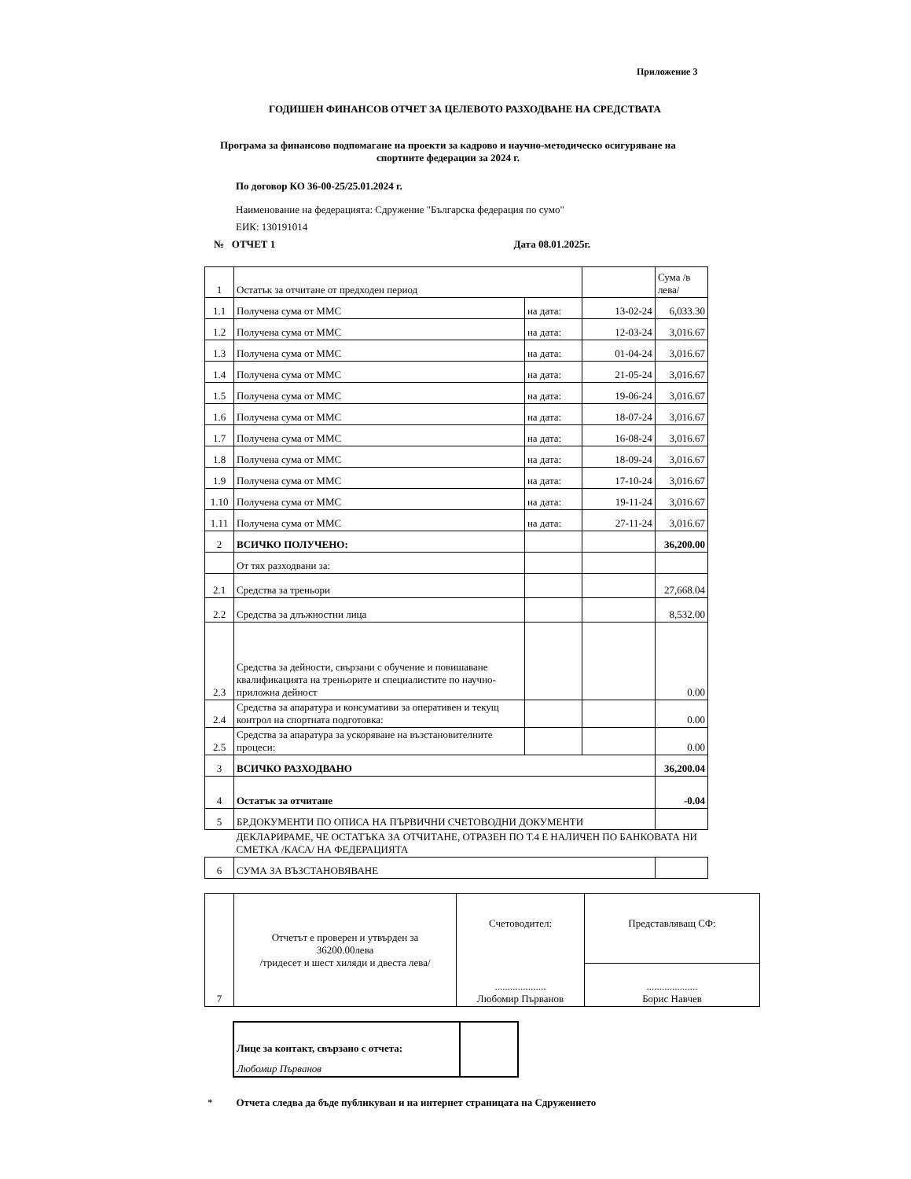Приложение 3
ГОДИШЕН ФИНАНСОВ ОТЧЕТ ЗА ЦЕЛЕВОТО РАЗХОДВАНЕ НА СРЕДСТВАТА
Програма за финансово подпомагане на проекти за кадрово и научно-методическо осигуряване на спортните федерации за 2024 г.
По договор КО 36-00-25/25.01.2024 г.
Наименование на федерацията: Сдружение "Българска федерация по сумо"
ЕИК: 130191014
№ ОТЧЕТ 1 Дата 08.01.2025г.
| 1 | Остатък за отчитане от предходен период | | | Сума /в лева/ |
| 1.1 | Получена сума от ММС | на дата: | 13-02-24 | 6,033.30 |
| 1.2 | Получена сума от ММС | на дата: | 12-03-24 | 3,016.67 |
| 1.3 | Получена сума от ММС | на дата: | 01-04-24 | 3,016.67 |
| 1.4 | Получена сума от ММС | на дата: | 21-05-24 | 3,016.67 |
| 1.5 | Получена сума от ММС | на дата: | 19-06-24 | 3,016.67 |
| 1.6 | Получена сума от ММС | на дата: | 18-07-24 | 3,016.67 |
| 1.7 | Получена сума от ММС | на дата: | 16-08-24 | 3,016.67 |
| 1.8 | Получена сума от ММС | на дата: | 18-09-24 | 3,016.67 |
| 1.9 | Получена сума от ММС | на дата: | 17-10-24 | 3,016.67 |
| 1.10 | Получена сума от ММС | на дата: | 19-11-24 | 3,016.67 |
| 1.11 | Получена сума от ММС | на дата: | 27-11-24 | 3,016.67 |
| 2 | ВСИЧКО ПОЛУЧЕНО: | | | 36,200.00 |
| | От тях разходвани за: | | | |
| 2.1 | Средства за треньори | | | 27,668.04 |
| 2.2 | Средства за длъжностни лица | | | 8,532.00 |
| 2.3 | Средства за дейности, свързани с обучение и повишаване квалификацията на треньорите и специалистите по научно-приложна дейност | | | 0.00 |
| 2.4 | Средства за апаратура и консумативи за оперативен и текущ контрол на спортната подготовка: | | | 0.00 |
| 2.5 | Средства за апаратура за ускоряване на възстановителните процеси: | | | 0.00 |
| 3 | ВСИЧКО РАЗХОДВАНО | | | 36,200.04 |
| 4 | Остатък за отчитане | | | -0.04 |
| 5 | БР.ДОКУМЕНТИ ПО ОПИСА НА ПЪРВИЧНИ СЧЕТОВОДНИ ДОКУМЕНТИ | | | |
| | ДЕКЛАРИРАМЕ, ЧЕ ОСТАТЪКА ЗА ОТЧИТАНЕ, ОТРАЗЕН ПО Т.4 Е НАЛИЧЕН ПО БАНКОВАТА НИ СМЕТКА /КАСА/ НА ФЕДЕРАЦИЯТА | | | |
| 6 | СУМА ЗА ВЪЗСТАНОВЯВАНЕ | | | |
| 7 | Отчетът е проверен и утвърден за 36200.00лева /тридесет и шест хиляди и двеста лева/ | Счетоводител: .................... Любомир Първанов | Представляващ СФ: |
| | | | .................... Борис Навчев |
| Лице за контакт, свързано с отчета: | |
| Любомир Първанов | |
* Отчета следва да бъде публикуван и на интернет страницата на Сдружението